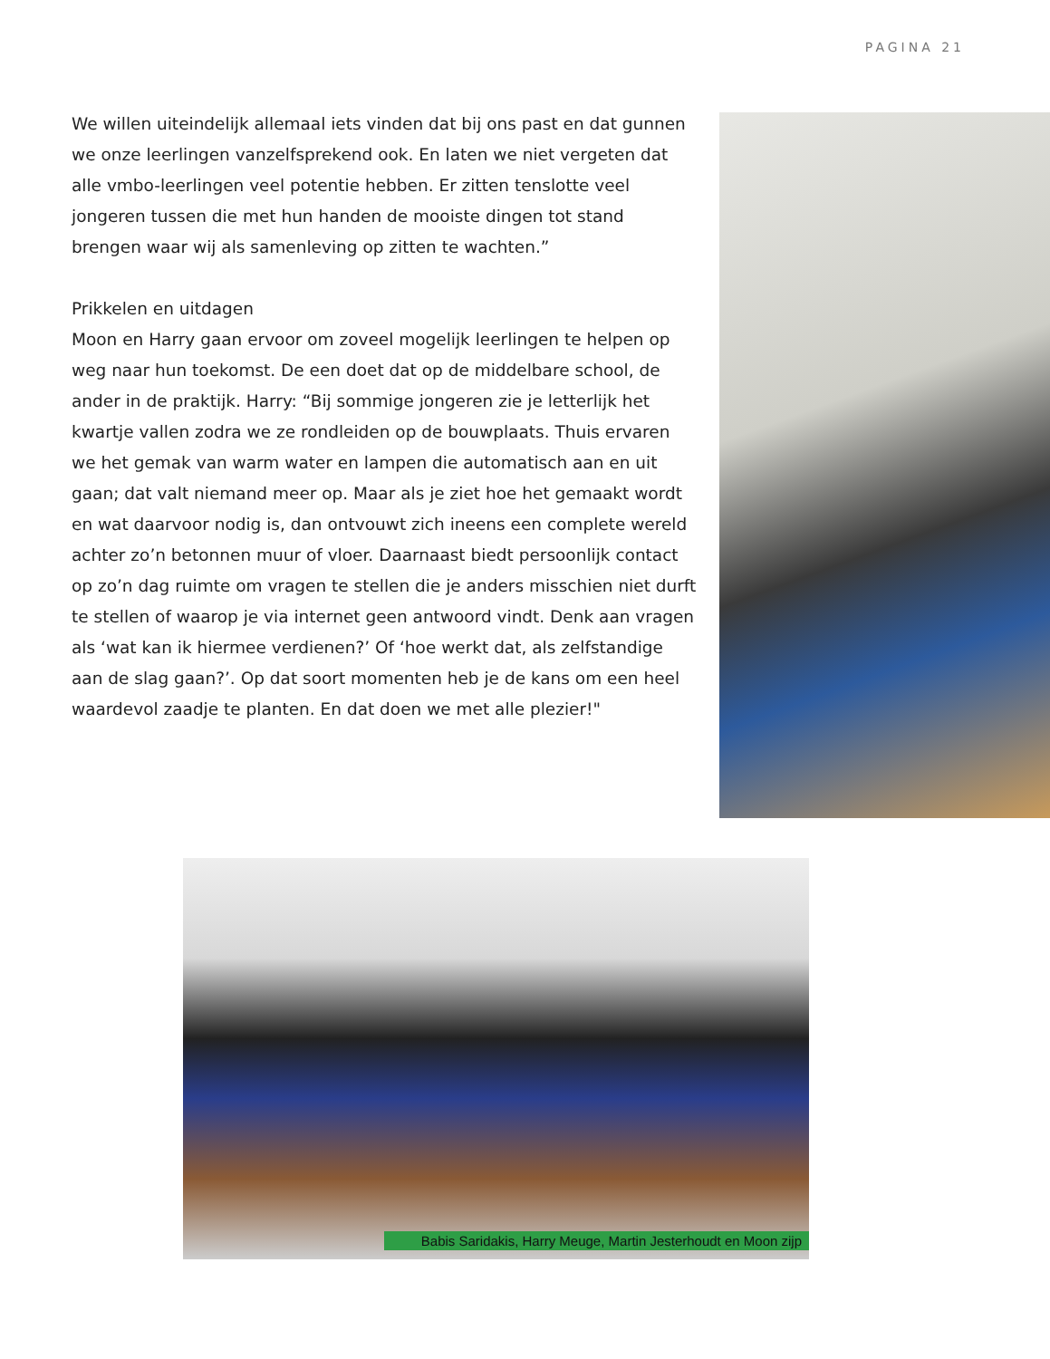PAGINA 21
We willen uiteindelijk allemaal iets vinden dat bij ons past en dat gunnen we onze leerlingen vanzelfsprekend ook. En laten we niet vergeten dat alle vmbo-leerlingen veel potentie hebben. Er zitten tenslotte veel jongeren tussen die met hun handen de mooiste dingen tot stand brengen waar wij als samenleving op zitten te wachten.”
Prikkelen en uitdagen
Moon en Harry gaan ervoor om zoveel mogelijk leerlingen te helpen op weg naar hun toekomst. De een doet dat op de middelbare school, de ander in de praktijk. Harry: “Bij sommige jongeren zie je letterlijk het kwartje vallen zodra we ze rondleiden op de bouwplaats. Thuis ervaren we het gemak van warm water en lampen die automatisch aan en uit gaan; dat valt niemand meer op. Maar als je ziet hoe het gemaakt wordt en wat daarvoor nodig is, dan ontvouwt zich ineens een complete wereld achter zo’n betonnen muur of vloer. Daarnaast biedt persoonlijk contact op zo’n dag ruimte om vragen te stellen die je anders misschien niet durft te stellen of waarop je via internet geen antwoord vindt. Denk aan vragen als ‘wat kan ik hiermee verdienen?’ Of ‘hoe werkt dat, als zelfstandige aan de slag gaan?’. Op dat soort momenten heb je de kans om een heel waardevol zaadje te planten. En dat doen we met alle plezier!"
Babis Saridakis, Harry Meuge, Martin Jesterhoudt en Moon zijp